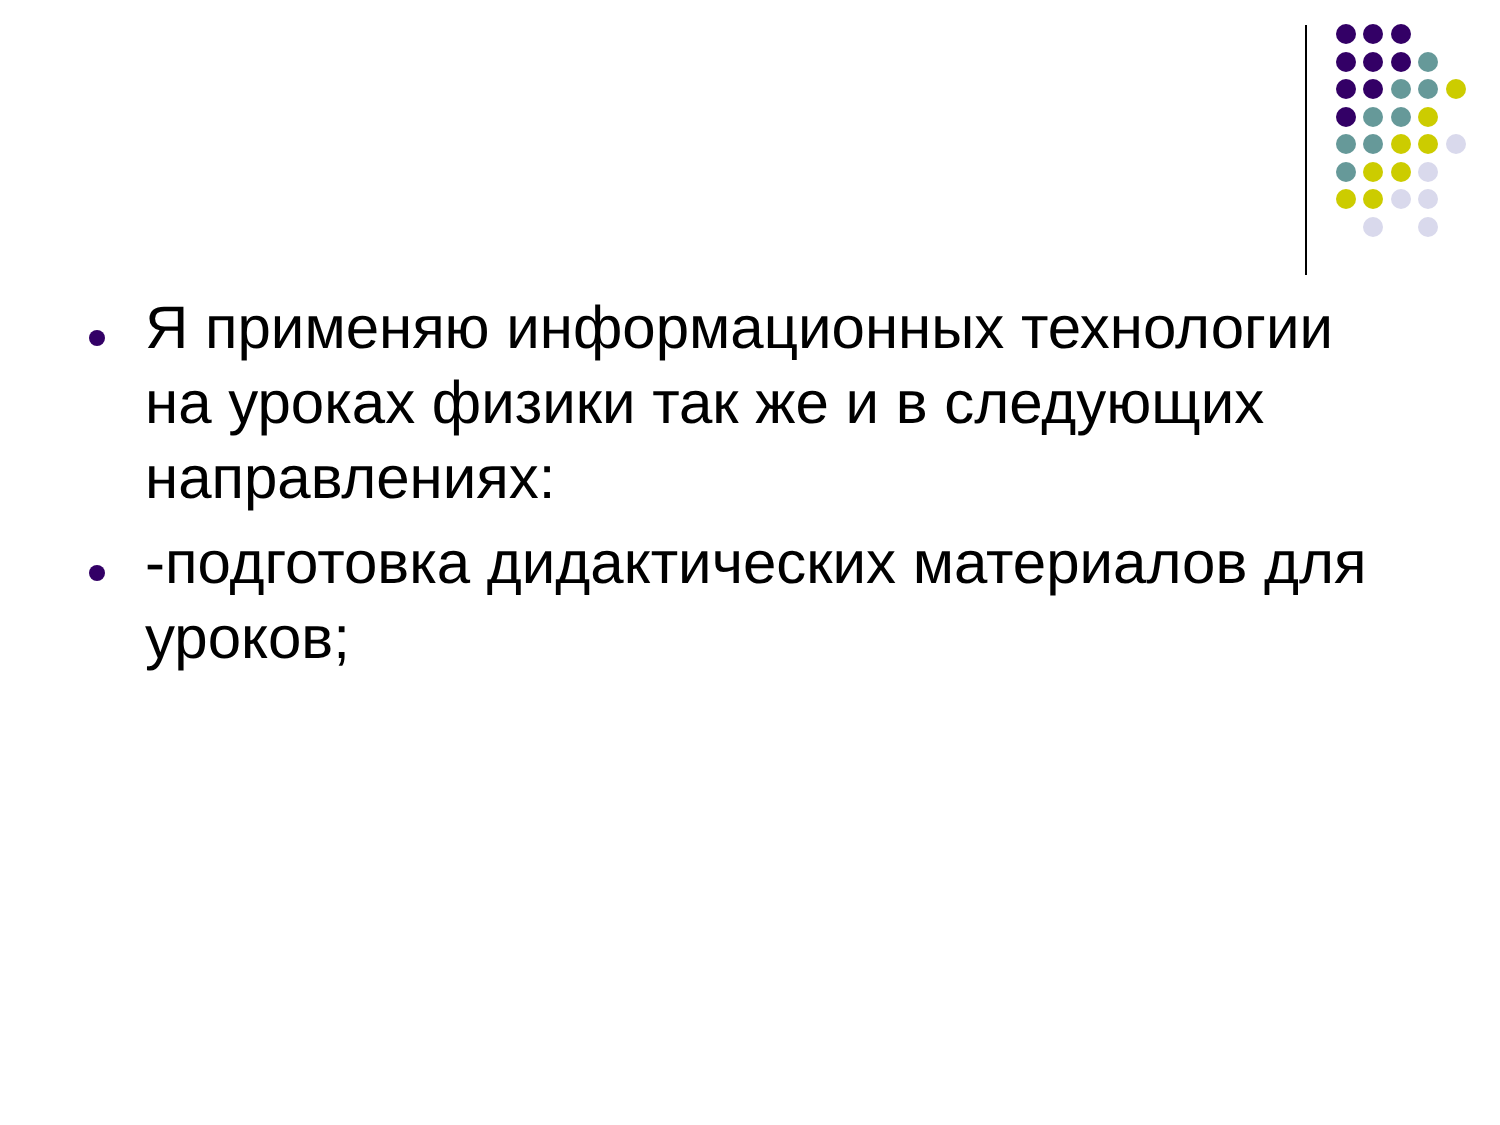Я применяю информационных технологии на уроках физики так же и в следующих направлениях:
-подготовка дидактических материалов для уроков;